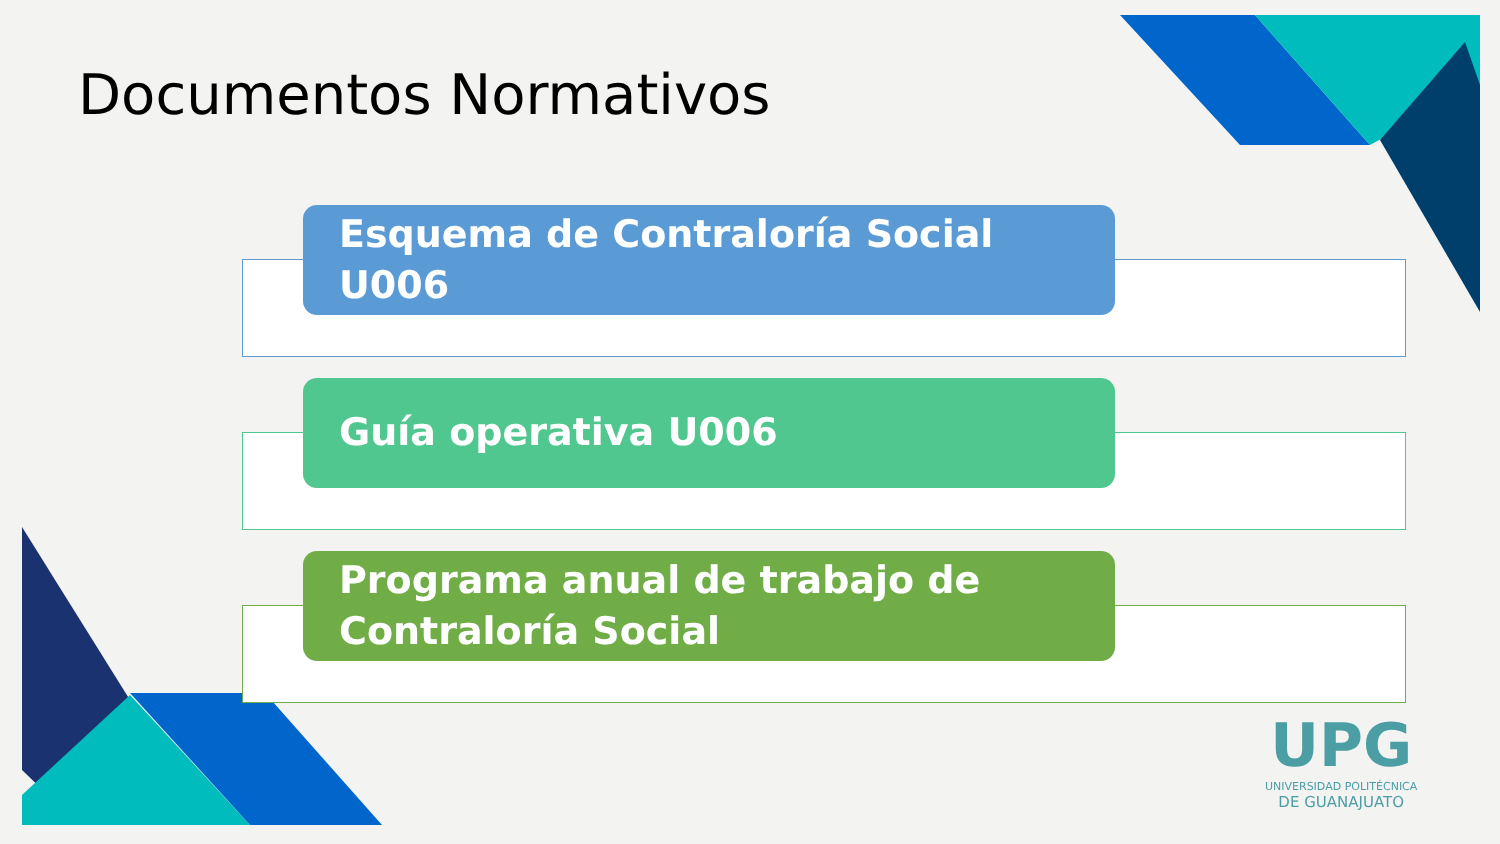Documentos Normativos
Esquema de Contraloría Social U006
Guía operativa U006
Programa anual de trabajo de Contraloría Social
UPG
UNIVERSIDAD POLITÉCNICA
DE GUANAJUATO